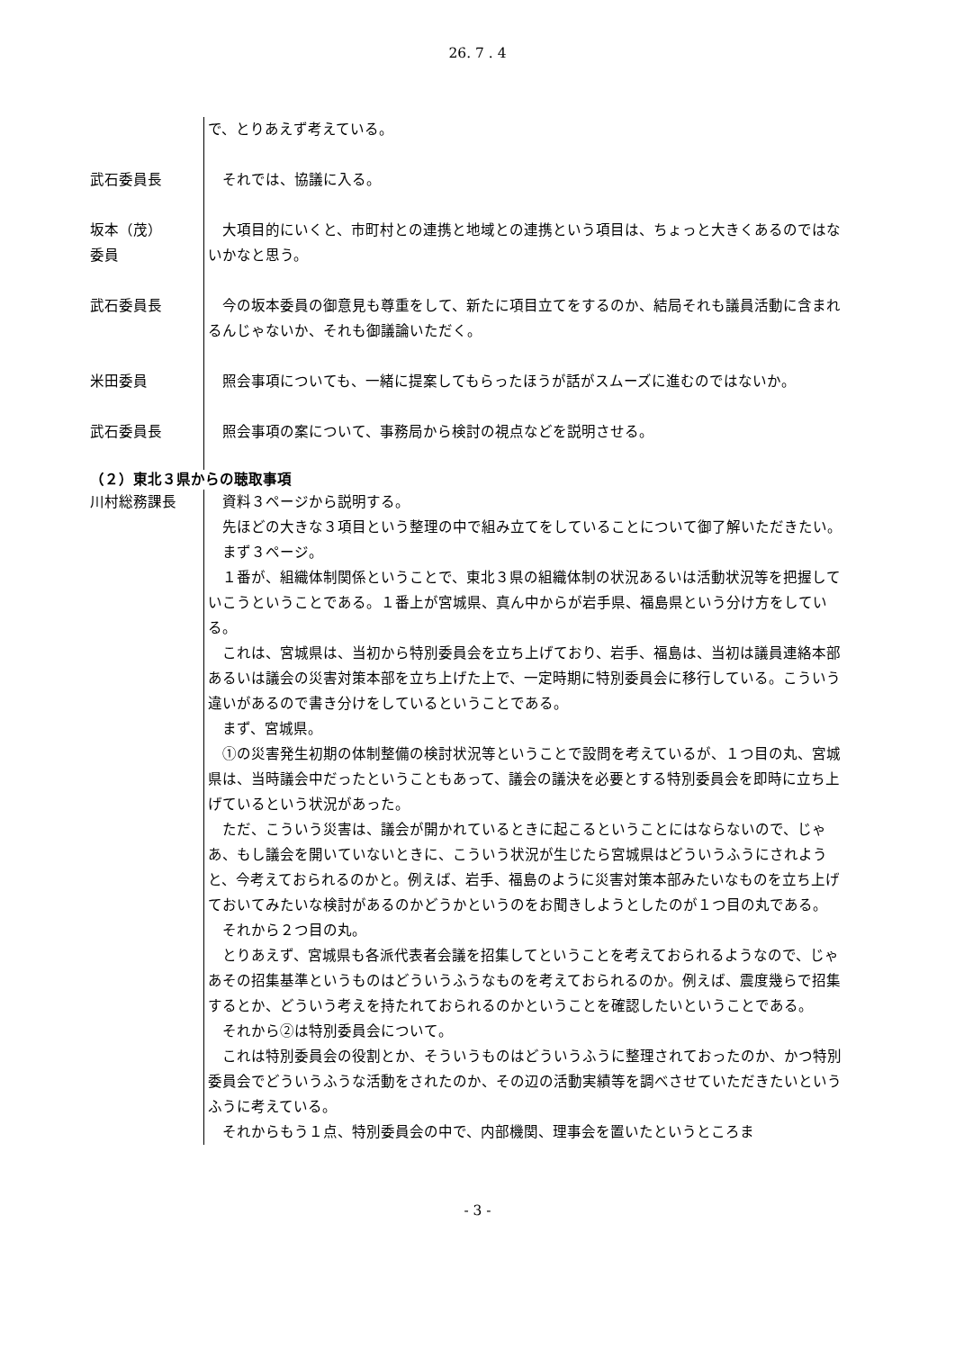26. 7 . 4
で、とりあえず考えている。
武石委員長 それでは、協議に入る。
坂本（茂）
委員
大項目的にいくと、市町村との連携と地域との連携という項目は、ちょっと大きくあるのではないかなと思う。
武石委員長 今の坂本委員の御意見も尊重をして、新たに項目立てをするのか、結局それも議員活動に含まれるんじゃないか、それも御議論いただく。
米田委員 照会事項についても、一緒に提案してもらったほうが話がスムーズに進むのではないか。
武石委員長 照会事項の案について、事務局から検討の視点などを説明させる。
（２）東北３県からの聴取事項
川村総務課長 資料３ページから説明する。
先ほどの大きな３項目という整理の中で組み立てをしていることについて御了解いただきたい。
まず３ページ。
１番が、組織体制関係ということで、東北３県の組織体制の状況あるいは活動状況等を把握していこうということである。１番上が宮城県、真ん中からが岩手県、福島県という分け方をしている。
これは、宮城県は、当初から特別委員会を立ち上げており、岩手、福島は、当初は議員連絡本部あるいは議会の災害対策本部を立ち上げた上で、一定時期に特別委員会に移行している。こういう違いがあるので書き分けをしているということである。
まず、宮城県。
①の災害発生初期の体制整備の検討状況等ということで設問を考えているが、１つ目の丸、宮城県は、当時議会中だったということもあって、議会の議決を必要とする特別委員会を即時に立ち上げているという状況があった。
ただ、こういう災害は、議会が開かれているときに起こるということにはならないので、じゃあ、もし議会を開いていないときに、こういう状況が生じたら宮城県はどういうふうにされようと、今考えておられるのかと。例えば、岩手、福島のように災害対策本部みたいなものを立ち上げておいてみたいな検討があるのかどうかというのをお聞きしようとしたのが１つ目の丸である。
それから２つ目の丸。
とりあえず、宮城県も各派代表者会議を招集してということを考えておられるようなので、じゃあその招集基準というものはどういうふうなものを考えておられるのか。例えば、震度幾らで招集するとか、どういう考えを持たれておられるのかということを確認したいということである。
それから②は特別委員会について。
これは特別委員会の役割とか、そういうものはどういうふうに整理されておったのか、かつ特別委員会でどういうふうな活動をされたのか、その辺の活動実績等を調べさせていただきたいというふうに考えている。
それからもう１点、特別委員会の中で、内部機関、理事会を置いたというところま
- 3 -